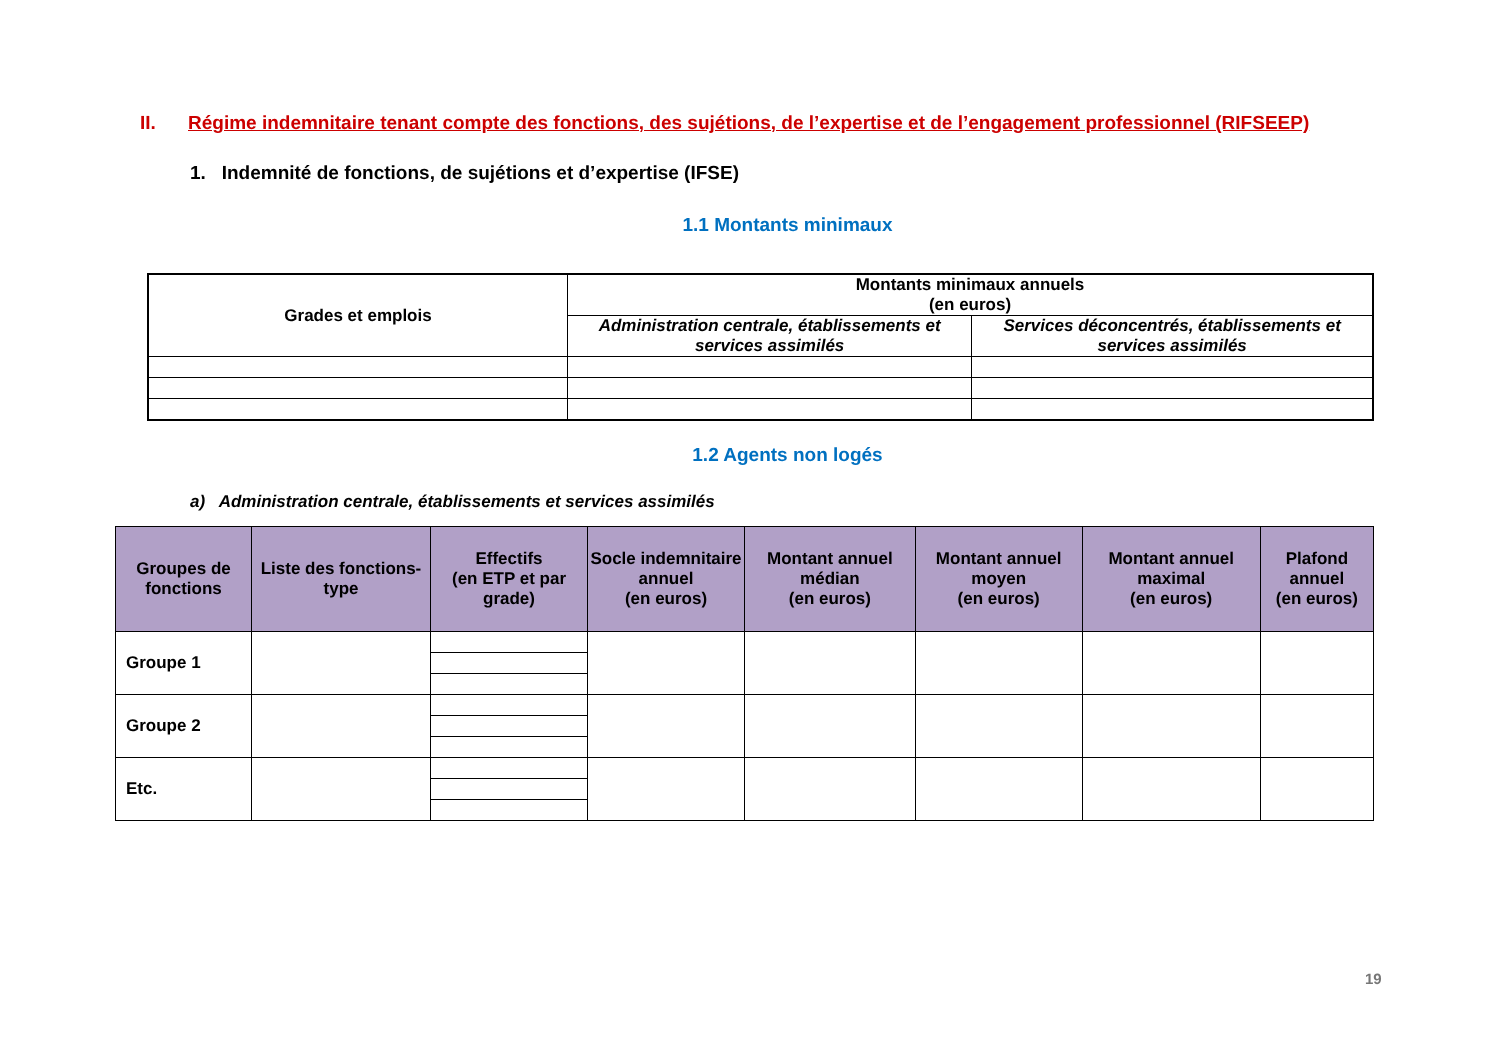II. Régime indemnitaire tenant compte des fonctions, des sujétions, de l’expertise et de l’engagement professionnel (RIFSEEP)
1. Indemnité de fonctions, de sujétions et d’expertise (IFSE)
1.1 Montants minimaux
| Grades et emplois | Montants minimaux annuels (en euros) | |
| --- | --- | --- |
| | Administration centrale, établissements et services assimilés | Services déconcentrés, établissements et services assimilés |
1.2 Agents non logés
a) Administration centrale, établissements et services assimilés
| Groupes de fonctions | Liste des fonctions-type | Effectifs (en ETP et par grade) | Socle indemnitaire annuel (en euros) | Montant annuel médian (en euros) | Montant annuel moyen (en euros) | Montant annuel maximal (en euros) | Plafond annuel (en euros) |
| --- | --- | --- | --- | --- | --- | --- | --- |
| Groupe 1 | | | | | | | |
| Groupe 2 | | | | | | | |
| Etc. | | | | | | | |
19